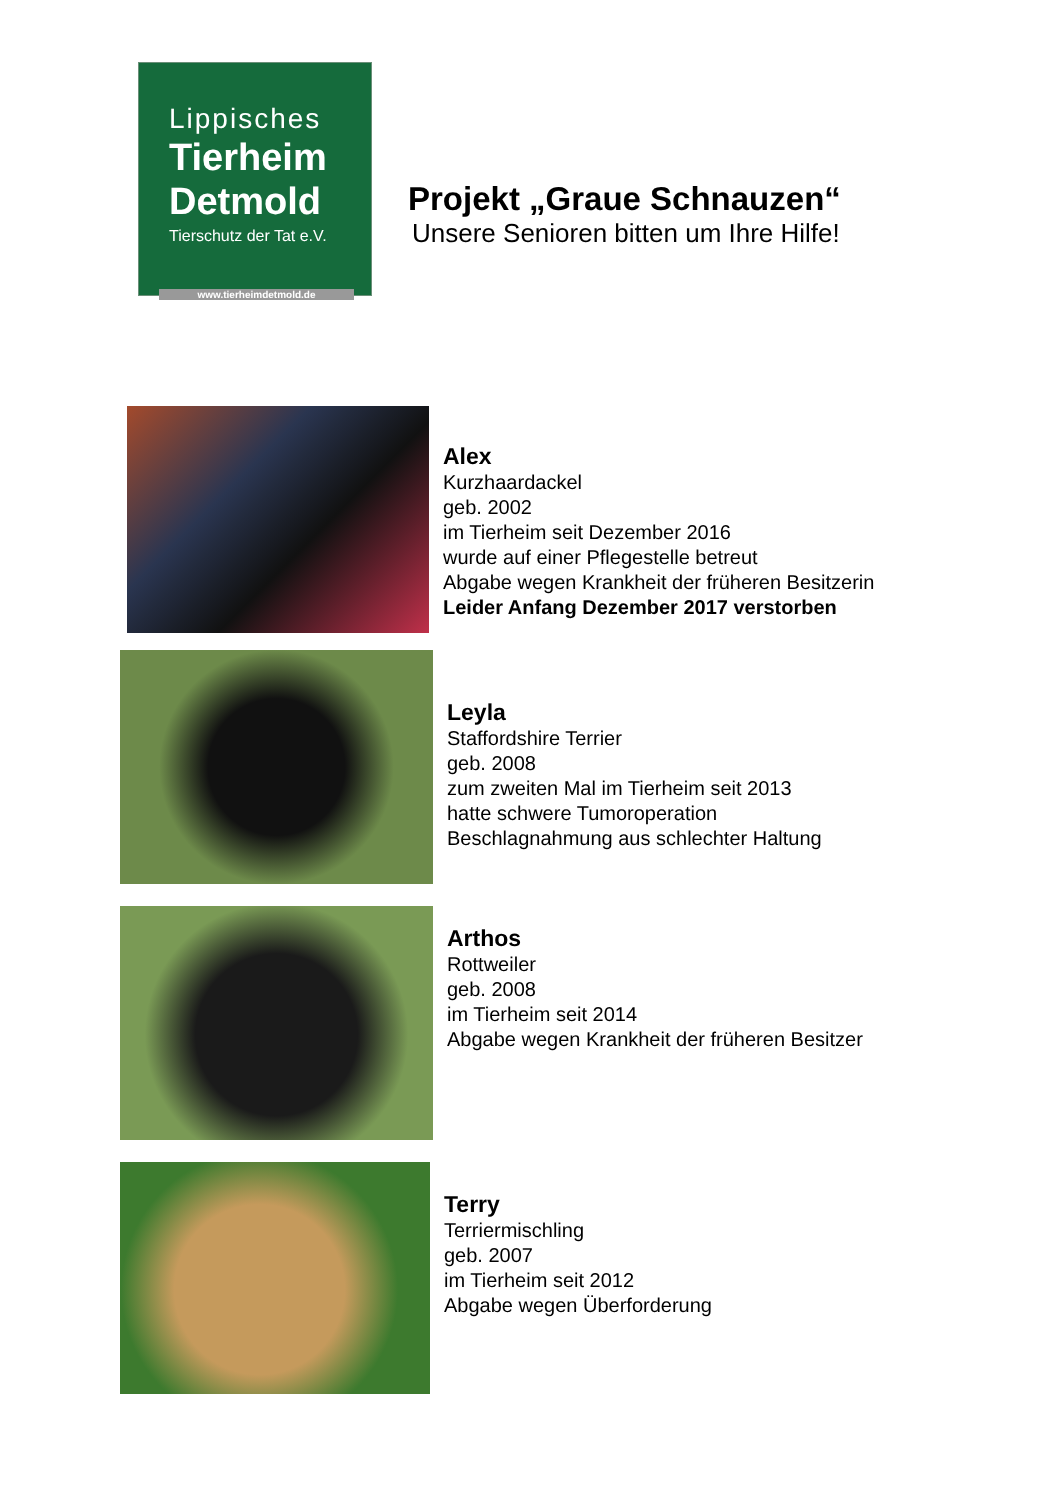Lippisches
Tierheim
Detmold
Tierschutz der Tat e.V.
www.tierheimdetmold.de
Projekt „Graue Schnauzen“
Unsere Senioren bitten um Ihre Hilfe!
Alex
Kurzhaardackel
geb. 2002
im Tierheim seit Dezember 2016
wurde auf einer Pflegestelle betreut
Abgabe wegen Krankheit der früheren Besitzerin
Leider Anfang Dezember 2017 verstorben
Leyla
Staffordshire Terrier
geb. 2008
zum zweiten Mal im Tierheim seit 2013
hatte schwere Tumoroperation
Beschlagnahmung aus schlechter Haltung
Arthos
Rottweiler
geb. 2008
im Tierheim seit 2014
Abgabe wegen Krankheit der früheren Besitzer
Terry
Terriermischling
geb. 2007
im Tierheim seit 2012
Abgabe wegen Überforderung